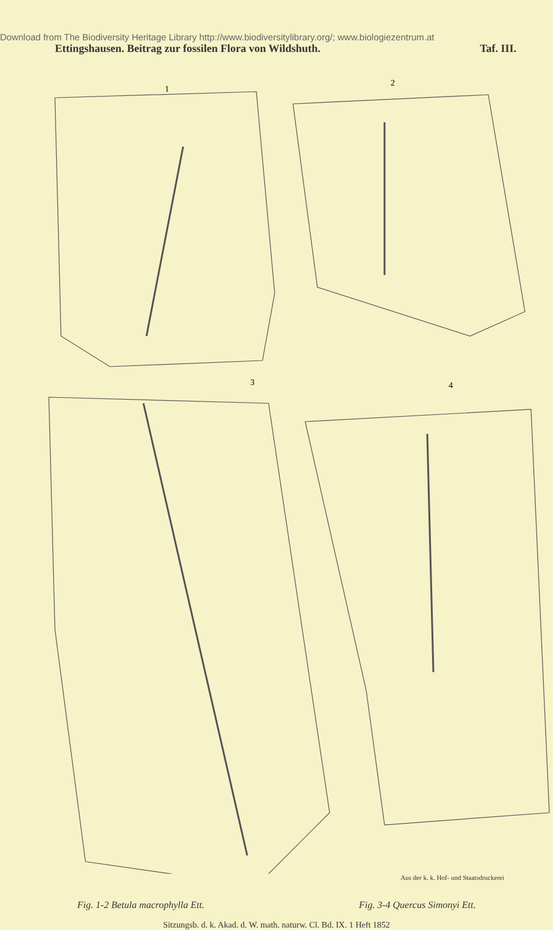Download from The Biodiversity Heritage Library http://www.biodiversitylibrary.org/; www.biologiezentrum.at
Ettingshausen. Beitrag zur fossilen Flora von Wildshuth. Taf. III.
1
2
3
4
Aus der k. k. Hof- und Staatsdruckerei
Fig. 1-2 Betula macrophylla Ett. Fig. 3-4 Quercus Simonyi Ett.
Sitzungsb. d. k. Akad. d. W. math. naturw. Cl. Bd. IX. 1 Heft 1852